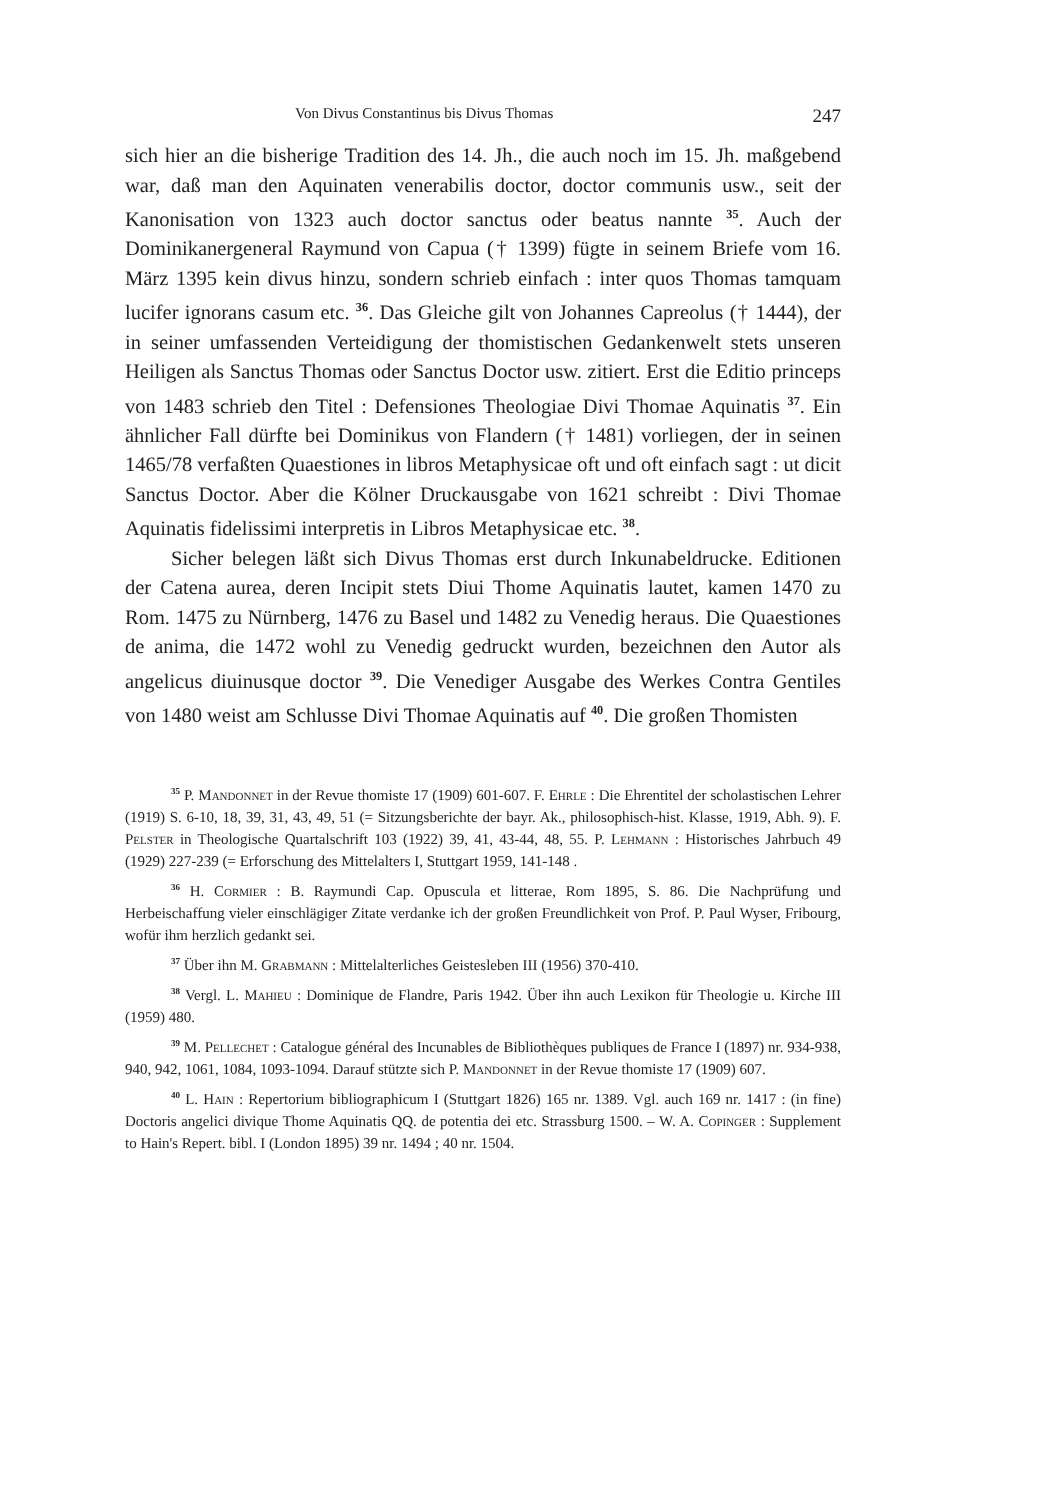Von Divus Constantinus bis Divus Thomas 247
sich hier an die bisherige Tradition des 14. Jh., die auch noch im 15. Jh. maßgebend war, daß man den Aquinaten venerabilis doctor, doctor communis usw., seit der Kanonisation von 1323 auch doctor sanctus oder beatus nannte <sup>35</sup>. Auch der Dominikanergeneral Raymund von Capua († 1399) fügte in seinem Briefe vom 16. März 1395 kein divus hinzu, sondern schrieb einfach : inter quos Thomas tamquam lucifer ignorans casum etc. <sup>36</sup>. Das Gleiche gilt von Johannes Capreolus († 1444), der in seiner umfassenden Verteidigung der thomistischen Gedankenwelt stets unseren Heiligen als Sanctus Thomas oder Sanctus Doctor usw. zitiert. Erst die Editio princeps von 1483 schrieb den Titel : Defensiones Theologiae Divi Thomae Aquinatis <sup>37</sup>. Ein ähnlicher Fall dürfte bei Dominikus von Flandern († 1481) vorliegen, der in seinen 1465/78 verfaßten Quaestiones in libros Metaphysicae oft und oft einfach sagt : ut dicit Sanctus Doctor. Aber die Kölner Druckausgabe von 1621 schreibt : Divi Thomae Aquinatis fidelissimi interpretis in Libros Metaphysicae etc. <sup>38</sup>.
Sicher belegen läßt sich Divus Thomas erst durch Inkunabeldrucke. Editionen der Catena aurea, deren Incipit stets Diui Thome Aquinatis lautet, kamen 1470 zu Rom. 1475 zu Nürnberg, 1476 zu Basel und 1482 zu Venedig heraus. Die Quaestiones de anima, die 1472 wohl zu Venedig gedruckt wurden, bezeichnen den Autor als angelicus diuinusque doctor <sup>39</sup>. Die Venediger Ausgabe des Werkes Contra Gentiles von 1480 weist am Schlusse Divi Thomae Aquinatis auf <sup>40</sup>. Die großen Thomisten
<sup>35</sup> P. Mandonnet in der Revue thomiste 17 (1909) 601-607. F. Ehrle : Die Ehrentitel der scholastischen Lehrer (1919) S. 6-10, 18, 39, 31, 43, 49, 51 (= Sitzungsberichte der bayr. Ak., philosophisch-hist. Klasse, 1919, Abh. 9). F. Pelster in Theologische Quartalschrift 103 (1922) 39, 41, 43-44, 48, 55. P. Lehmann : Historisches Jahrbuch 49 (1929) 227-239 (= Erforschung des Mittelalters I, Stuttgart 1959, 141-148 .
<sup>36</sup> H. Cormier : B. Raymundi Cap. Opuscula et litterae, Rom 1895, S. 86. Die Nachprüfung und Herbeischaffung vieler einschlägiger Zitate verdanke ich der großen Freundlichkeit von Prof. P. Paul Wyser, Fribourg, wofür ihm herzlich gedankt sei.
<sup>37</sup> Über ihn M. Grabmann : Mittelalterliches Geistesleben III (1956) 370-410.
<sup>38</sup> Vergl. L. Mahieu : Dominique de Flandre, Paris 1942. Über ihn auch Lexikon für Theologie u. Kirche III (1959) 480.
<sup>39</sup> M. Pellechet : Catalogue général des Incunables de Bibliothèques publiques de France I (1897) nr. 934-938, 940, 942, 1061, 1084, 1093-1094. Darauf stützte sich P. Mandonnet in der Revue thomiste 17 (1909) 607.
<sup>40</sup> L. Hain : Repertorium bibliographicum I (Stuttgart 1826) 165 nr. 1389. Vgl. auch 169 nr. 1417 : (in fine) Doctoris angelici divique Thome Aquinatis QQ. de potentia dei etc. Strassburg 1500. – W. A. Copinger : Supplement to Hain's Repert. bibl. I (London 1895) 39 nr. 1494 ; 40 nr. 1504.